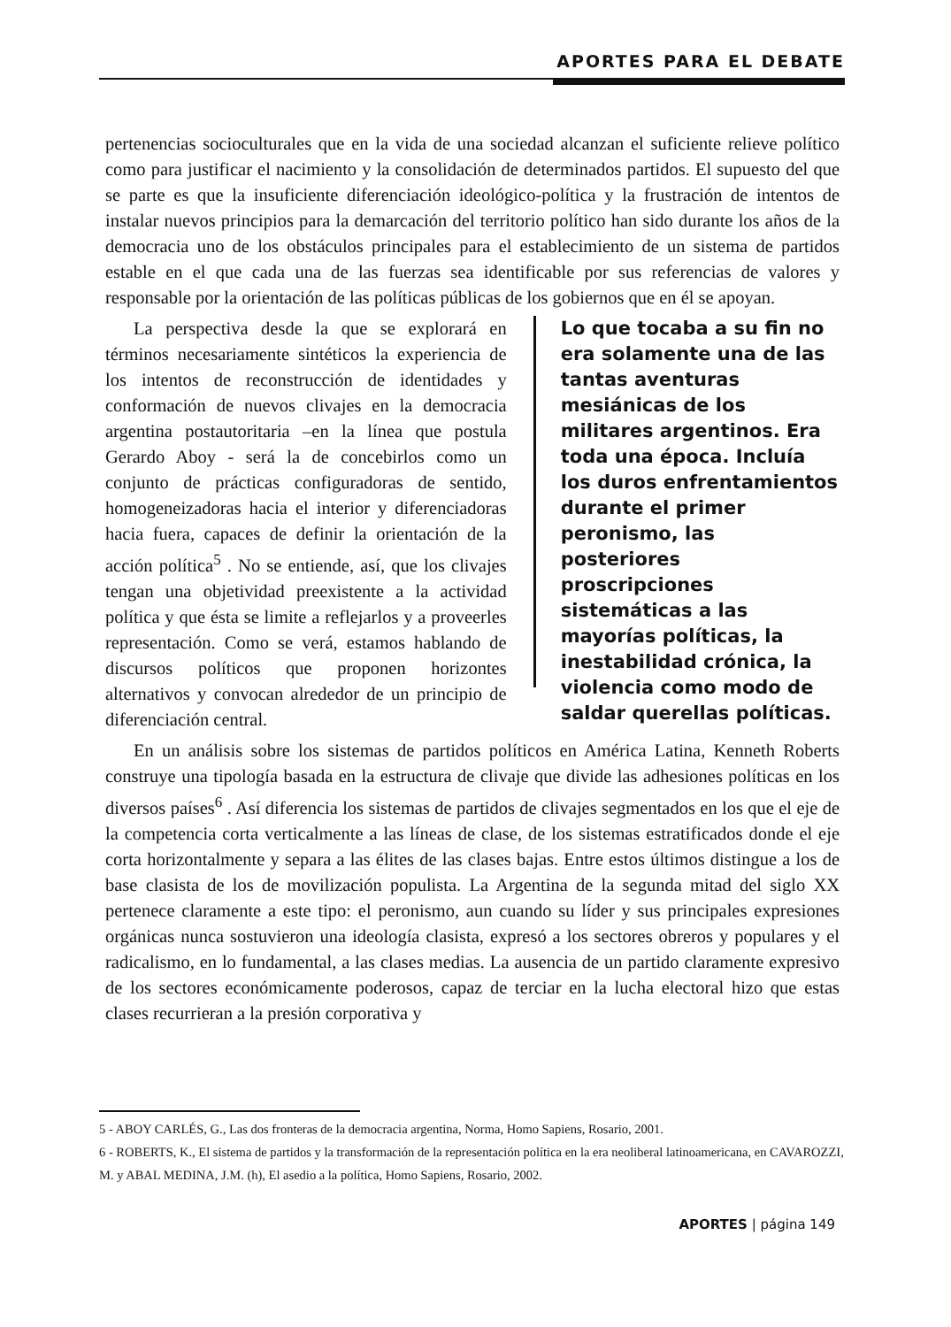APORTES PARA EL DEBATE
pertenencias socioculturales que en la vida de una sociedad alcanzan el suficiente relieve político como para justificar el nacimiento y la consolidación de determinados partidos. El supuesto del que se parte es que la insuficiente diferenciación ideológico-política y la frustración de intentos de instalar nuevos principios para la demarcación del territorio político han sido durante los años de la democracia uno de los obstáculos principales para el establecimiento de un sistema de partidos estable en el que cada una de las fuerzas sea identificable por sus referencias de valores y responsable por la orientación de las políticas públicas de los gobiernos que en él se apoyan.
La perspectiva desde la que se explorará en términos necesariamente sintéticos la experiencia de los intentos de reconstrucción de identidades y conformación de nuevos clivajes en la democracia argentina postautoritaria –en la línea que postula Gerardo Aboy - será la de concebirlos como un conjunto de prácticas configuradoras de sentido, homogeneizadoras hacia el interior y diferenciadoras hacia fuera, capaces de definir la orientación de la acción política<sup>5</sup> . No se entiende, así, que los clivajes tengan una objetividad preexistente a la actividad política y que ésta se limite a reflejarlos y a proveerles representación. Como se verá, estamos hablando de discursos políticos que proponen horizontes alternativos y convocan alrededor de un principio de diferenciación central.
Lo que tocaba a su fin no era solamente una de las tantas aventuras mesiánicas de los militares argentinos. Era toda una época. Incluía los duros enfrentamientos durante el primer peronismo, las posteriores proscripciones sistemáticas a las mayorías políticas, la inestabilidad crónica, la violencia como modo de saldar querellas políticas.
En un análisis sobre los sistemas de partidos políticos en América Latina, Kenneth Roberts construye una tipología basada en la estructura de clivaje que divide las adhesiones políticas en los diversos países<sup>6</sup> . Así diferencia los sistemas de partidos de clivajes segmentados en los que el eje de la competencia corta verticalmente a las líneas de clase, de los sistemas estratificados donde el eje corta horizontalmente y separa a las élites de las clases bajas. Entre estos últimos distingue a los de base clasista de los de movilización populista. La Argentina de la segunda mitad del siglo XX pertenece claramente a este tipo: el peronismo, aun cuando su líder y sus principales expresiones orgánicas nunca sostuvieron una ideología clasista, expresó a los sectores obreros y populares y el radicalismo, en lo fundamental, a las clases medias. La ausencia de un partido claramente expresivo de los sectores económicamente poderosos, capaz de terciar en la lucha electoral hizo que estas clases recurrieran a la presión corporativa y
5 - ABOY CARLÉS, G., Las dos fronteras de la democracia argentina, Norma, Homo Sapiens, Rosario, 2001.
6 - ROBERTS, K., El sistema de partidos y la transformación de la representación política en la era neoliberal latinoamericana, en CAVAROZZI, M. y ABAL MEDINA, J.M. (h), El asedio a la política, Homo Sapiens, Rosario, 2002.
APORTES | página 149